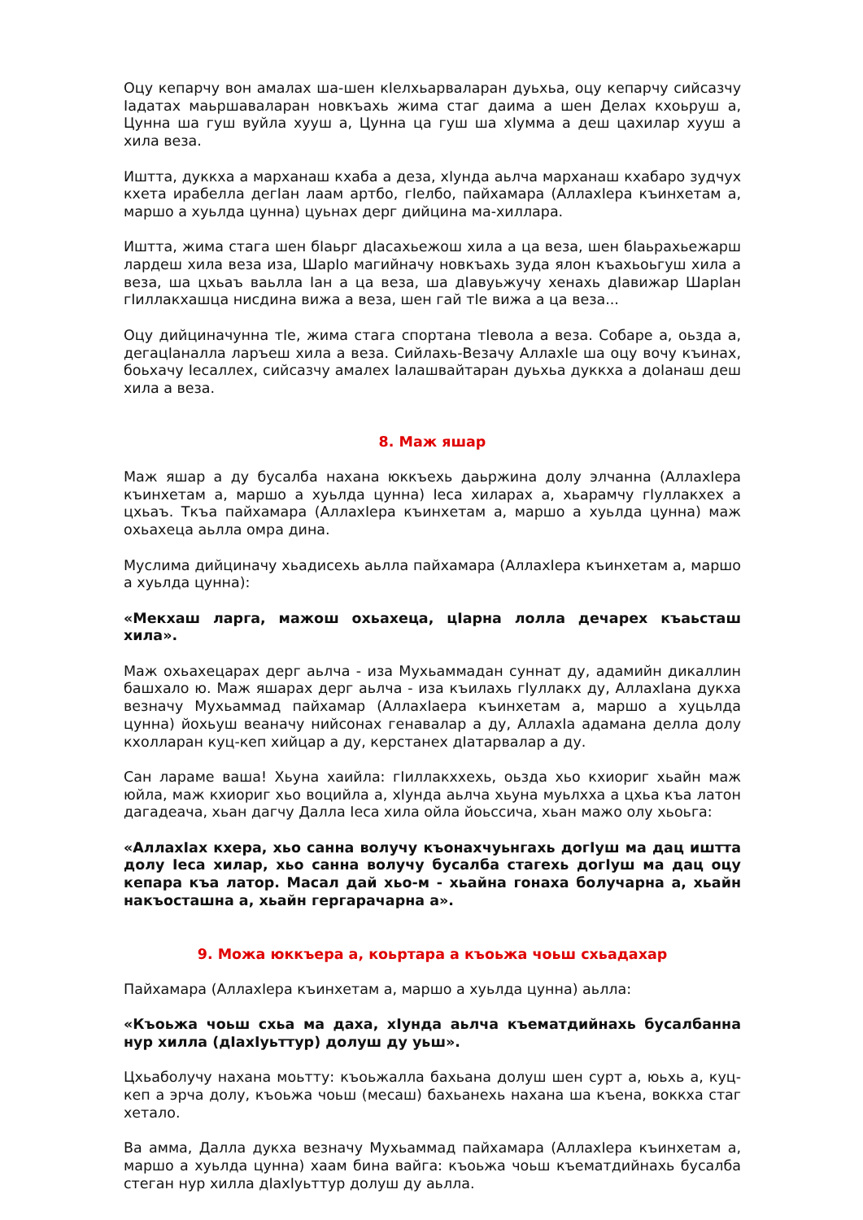Оцу кепарчу вон амалах ша-шен кIелхьарваларан дуьхьа, оцу кепарчу сийсазчу Iадатах маьршаваларан новкъахь жима стаг даима а шен Делах кхоьруш а, Цунна ша гуш вуйла хууш а, Цунна ца гуш ша хIумма а деш цахилар хууш а хила веза.
Иштта, дуккха а марханаш кхаба а деза, хIунда аьлча марханаш кхабаро зудчух кхета ирабелла дегIан лаам артбо, гIелбо, пайхамара (АллахIера къинхетам а, маршо а хуьлда цунна) цуьнах дерг дийцина ма-хиллара.
Иштта, жима стага шен бIаьрг дIасахьежош хила а ца веза, шен бIаьрахьежарш лардеш хила веза иза, ШарIо магийначу новкъахь зуда ялон къахьоьгуш хила а веза, ша цхьаъ ваьлла Iан а ца веза, ша дIавуьжучу хенахь дIавижар ШарIан гIиллакхашца нисдина вижа а веза, шен гай тIе вижа а ца веза...
Оцу дийциначунна тIе, жима стага спортана тIевола а веза. Собаре а, оьзда а, дегацIаналла ларъеш хила а веза. Сийлахь-Везачу АллахIе ша оцу вочу къинах, боьхачу Iесаллех, сийсазчу амалех Iалашвайтаран дуьхьа дуккха а доIанаш деш хила а веза.
8. Маж яшар
Маж яшар а ду бусалба нахана юккъехь даьржина долу элчанна (АллахIера къинхетам а, маршо а хуьлда цунна) Iеса хиларах а, хьарамчу гIуллакхех а цхьаъ. Ткъа пайхамара (АллахIера къинхетам а, маршо а хуьлда цунна) маж охьахеца аьлла омра дина.
Муслима дийциначу хьадисехь аьлла пайхамара (АллахIера къинхетам а, маршо а хуьлда цунна):
«Мекхаш ларга, мажош охьахеца, цIарна лолла дечарех къаьсташ хила».
Маж охьахецарах дерг аьлча - иза Мухьаммадан суннат ду, адамийн дикаллин башхало ю. Маж яшарах дерг аьлча - иза къилахь гIуллакх ду, АллахIана дукха везначу Мухьаммад пайхамар (АллахIаера къинхетам а, маршо а хуцьлда цунна) йохьуш веаначу нийсонах генавалар а ду, АллахIа адамана делла долу кхолларан куц-кеп хийцар а ду, керстанех дIатарвалар а ду.
Сан лараме ваша! Хьуна хаийла: гIиллакххехь, оьзда хьо кхиориг хьайн маж юйла, маж кхиориг хьо воцийла а, хIунда аьлча хьуна муьлхха а цхьа къа латон дагадеача, хьан дагчу Далла Iеса хила ойла йоьссича, хьан мажо олу хьоьга:
«АллахIах кхера, хьо санна волучу къонахчуьнгахь догIуш ма дац иштта долу Iеса хилар, хьо санна волучу бусалба стагехь догIуш ма дац оцу кепара къа латор. Масал дай хьо-м - хьайна гонаха болучарна а, хьайн накъосташна а, хьайн гергарачарна а».
9. Можа юккъера а, коьртара а къоьжа чоьш схьадахар
Пайхамара (АллахIера къинхетам а, маршо а хуьлда цунна) аьлла:
«Къоьжа чоьш схьа ма даха, хIунда аьлча къематдийнахь бусалбанна нур хилла (дIахIуьттур) долуш ду уьш».
Цхьаболучу нахана моьтту: къоьжалла бахьана долуш шен сурт а, юьхь а, куц-кеп а эрча долу, къоьжа чоьш (месаш) бахьанехь нахана ша къена, воккха стаг хетало.
Ва амма, Далла дукха везначу Мухьаммад пайхамара (АллахIера къинхетам а, маршо а хуьлда цунна) хаам бина вайга: къоьжа чоьш къематдийнахь бусалба стеган нур хилла дIахIуьттур долуш ду аьлла.